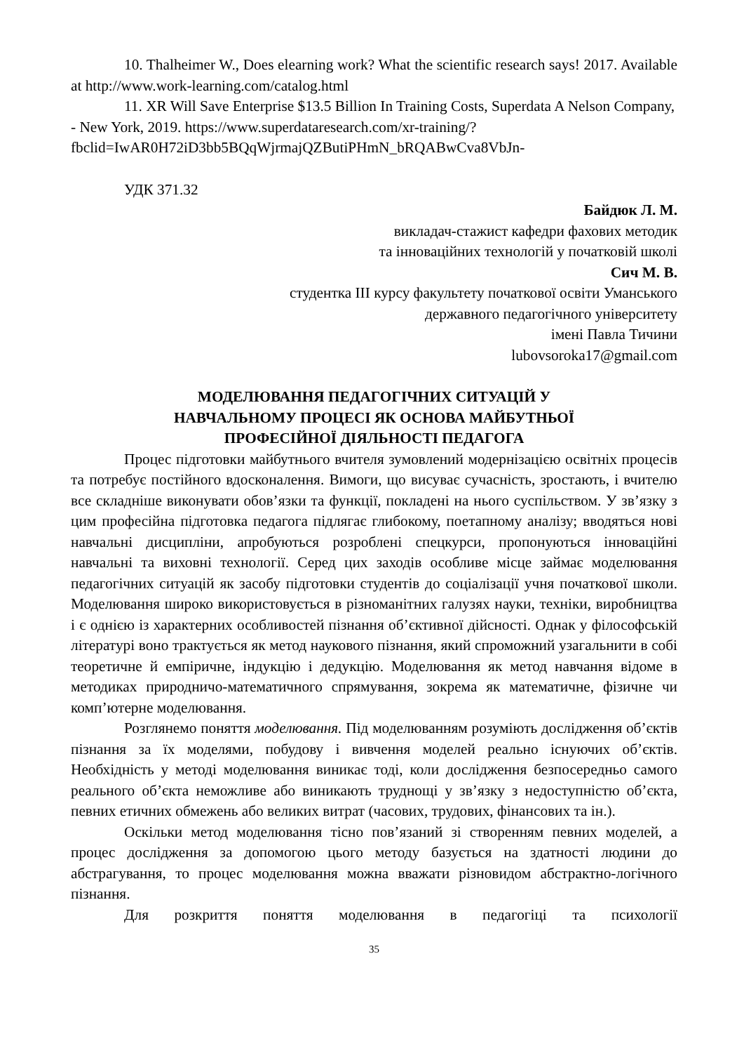10. Thalheimer W., Does elearning work? What the scientific research says! 2017. Available at http://www.work-learning.com/catalog.html
11. XR Will Save Enterprise $13.5 Billion In Training Costs, Superdata A Nelson Company, - New York, 2019. https://www.superdataresearch.com/xr-training/?fbclid=IwAR0H72iD3bb5BQqWjrmajQZButiPHmN_bRQABwCva8VbJn-
УДК 371.32
Байдюк Л. М.
викладач-стажист кафедри фахових методик
та інноваційних технологій у початковій школі
Сич М. В.
студентка III курсу факультету початкової освіти Уманського
державного педагогічного університету
імені Павла Тичини
lubovsoroka17@gmail.com
МОДЕЛЮВАННЯ ПЕДАГОГІЧНИХ СИТУАЦІЙ У
НАВЧАЛЬНОМУ ПРОЦЕСІ ЯК ОСНОВА МАЙБУТНЬОЇ
ПРОФЕСІЙНОЇ ДІЯЛЬНОСТІ ПЕДАГОГА
Процес підготовки майбутнього вчителя зумовлений модернізацією освітніх процесів та потребує постійного вдосконалення. Вимоги, що висуває сучасність, зростають, і вчителю все складніше виконувати обов’язки та функції, покладені на нього суспільством. У зв’язку з цим професійна підготовка педагога підлягає глибокому, поетапному аналізу; вводяться нові навчальні дисципліни, апробуються розроблені спецкурси, пропонуються інноваційні навчальні та виховні технології. Серед цих заходів особливе місце займає моделювання педагогічних ситуацій як засобу підготовки студентів до соціалізації учня початкової школи. Моделювання широко використовується в різноманітних галузях науки, техніки, виробництва і є однією із характерних особливостей пізнання об’єктивної дійсності. Однак у філософській літературі воно трактується як метод наукового пізнання, який спроможний узагальнити в собі теоретичне й емпіричне, індукцію і дедукцію. Моделювання як метод навчання відоме в методиках природничо-математичного спрямування, зокрема як математичне, фізичне чи комп’ютерне моделювання.
Розглянемо поняття моделювання. Під моделюванням розуміють дослідження об’єктів пізнання за їх моделями, побудову і вивчення моделей реально існуючих об’єктів. Необхідність у методі моделювання виникає тоді, коли дослідження безпосередньо самого реального об’єкта неможливе або виникають труднощі у зв’язку з недоступністю об’єкта, певних етичних обмежень або великих витрат (часових, трудових, фінансових та ін.).
Оскільки метод моделювання тісно пов’язаний зі створенням певних моделей, а процес дослідження за допомогою цього методу базується на здатності людини до абстрагування, то процес моделювання можна вважати різновидом абстрактно-логічного пізнання.
Для розкриття поняття моделювання в педагогіці та психології
35